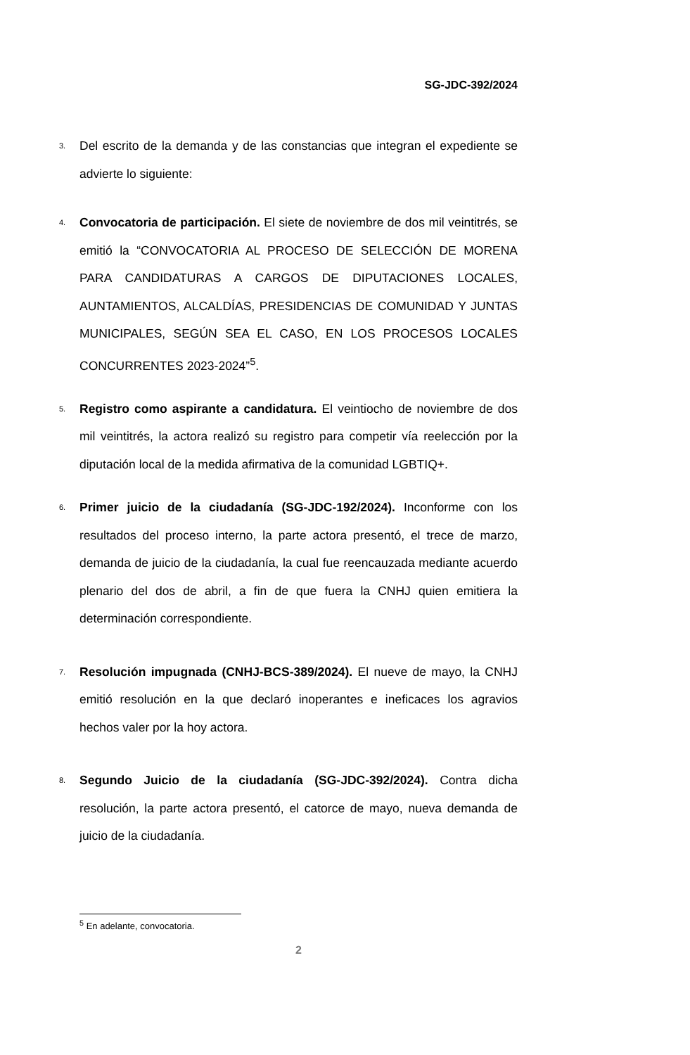SG-JDC-392/2024
3. Del escrito de la demanda y de las constancias que integran el expediente se advierte lo siguiente:
4. Convocatoria de participación. El siete de noviembre de dos mil veintitrés, se emitió la “CONVOCATORIA AL PROCESO DE SELECCIÓN DE MORENA PARA CANDIDATURAS A CARGOS DE DIPUTACIONES LOCALES, AUNTAMIENTOS, ALCALDÍAS, PRESIDENCIAS DE COMUNIDAD Y JUNTAS MUNICIPALES, SEGÚN SEA EL CASO, EN LOS PROCESOS LOCALES CONCURRENTES 2023-2024”<sup>5</sup>.
5. Registro como aspirante a candidatura. El veintiocho de noviembre de dos mil veintitrés, la actora realizó su registro para competir vía reelección por la diputación local de la medida afirmativa de la comunidad LGBTIQ+.
6. Primer juicio de la ciudadanía (SG-JDC-192/2024). Inconforme con los resultados del proceso interno, la parte actora presentó, el trece de marzo, demanda de juicio de la ciudadanía, la cual fue reencauzada mediante acuerdo plenario del dos de abril, a fin de que fuera la CNHJ quien emitiera la determinación correspondiente.
7. Resolución impugnada (CNHJ-BCS-389/2024). El nueve de mayo, la CNHJ emitió resolución en la que declaró inoperantes e ineficaces los agravios hechos valer por la hoy actora.
8. Segundo Juicio de la ciudadanía (SG-JDC-392/2024). Contra dicha resolución, la parte actora presentó, el catorce de mayo, nueva demanda de juicio de la ciudadanía.
<sup>5</sup> En adelante, convocatoria.
2